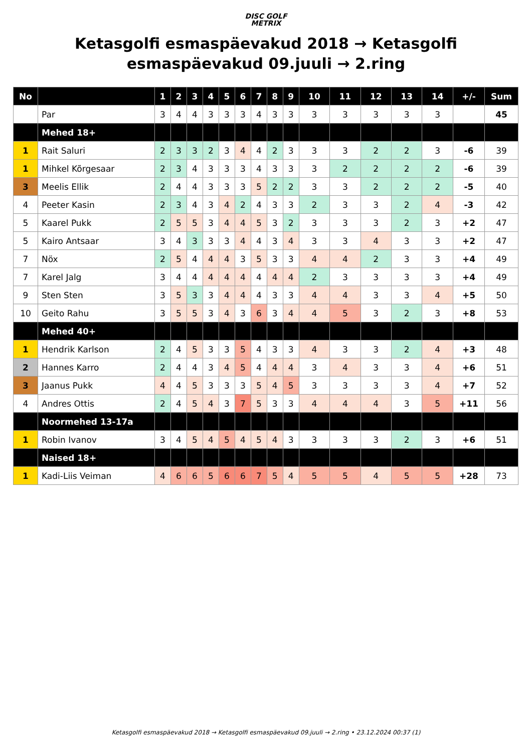DISC GOLF
METRIX
Ketasgolfi esmaspäevakud 2018 → Ketasgolfi esmaspäevakud 09.juuli → 2.ring
| No | | 1 | 2 | 3 | 4 | 5 | 6 | 7 | 8 | 9 | 10 | 11 | 12 | 13 | 14 | +/- | Sum |
| --- | --- | --- | --- | --- | --- | --- | --- | --- | --- | --- | --- | --- | --- | --- | --- | --- | --- |
| | Par | 3 | 4 | 4 | 3 | 3 | 3 | 4 | 3 | 3 | 3 | 3 | 3 | 3 | 3 | | 45 |
| | Mehed 18+ | | | | | | | | | | | | | | | | |
| 1 | Rait Saluri | 2 | 3 | 3 | 2 | 3 | 4 | 4 | 2 | 3 | 3 | 3 | 2 | 2 | 3 | -6 | 39 |
| 1 | Mihkel Kõrgesaar | 2 | 3 | 4 | 3 | 3 | 3 | 4 | 3 | 3 | 3 | 2 | 2 | 2 | 2 | -6 | 39 |
| 3 | Meelis Ellik | 2 | 4 | 4 | 3 | 3 | 3 | 5 | 2 | 2 | 3 | 3 | 2 | 2 | 2 | -5 | 40 |
| 4 | Peeter Kasin | 2 | 3 | 4 | 3 | 4 | 2 | 4 | 3 | 3 | 2 | 3 | 3 | 2 | 4 | -3 | 42 |
| 5 | Kaarel Pukk | 2 | 5 | 5 | 3 | 4 | 4 | 5 | 3 | 2 | 3 | 3 | 3 | 2 | 3 | +2 | 47 |
| 5 | Kairo Antsaar | 3 | 4 | 3 | 3 | 3 | 4 | 4 | 3 | 4 | 3 | 3 | 4 | 3 | 3 | +2 | 47 |
| 7 | Nöx | 2 | 5 | 4 | 4 | 4 | 3 | 5 | 3 | 3 | 4 | 4 | 2 | 3 | 3 | +4 | 49 |
| 7 | Karel Jalg | 3 | 4 | 4 | 4 | 4 | 4 | 4 | 4 | 4 | 2 | 3 | 3 | 3 | 3 | +4 | 49 |
| 9 | Sten Sten | 3 | 5 | 3 | 3 | 4 | 4 | 4 | 3 | 3 | 4 | 4 | 3 | 3 | 4 | +5 | 50 |
| 10 | Geito Rahu | 3 | 5 | 5 | 3 | 4 | 3 | 6 | 3 | 4 | 4 | 5 | 3 | 2 | 3 | +8 | 53 |
| | Mehed 40+ | | | | | | | | | | | | | | | | |
| 1 | Hendrik Karlson | 2 | 4 | 5 | 3 | 3 | 5 | 4 | 3 | 3 | 4 | 3 | 3 | 2 | 4 | +3 | 48 |
| 2 | Hannes Karro | 2 | 4 | 4 | 3 | 4 | 5 | 4 | 4 | 4 | 3 | 4 | 3 | 3 | 4 | +6 | 51 |
| 3 | Jaanus Pukk | 4 | 4 | 5 | 3 | 3 | 3 | 5 | 4 | 5 | 3 | 3 | 3 | 3 | 4 | +7 | 52 |
| 4 | Andres Ottis | 2 | 4 | 5 | 4 | 3 | 7 | 5 | 3 | 3 | 4 | 4 | 4 | 3 | 5 | +11 | 56 |
| | Noormehed 13-17a | | | | | | | | | | | | | | | | |
| 1 | Robin Ivanov | 3 | 4 | 5 | 4 | 5 | 4 | 5 | 4 | 3 | 3 | 3 | 3 | 2 | 3 | +6 | 51 |
| | Naised 18+ | | | | | | | | | | | | | | | | |
| 1 | Kadi-Liis Veiman | 4 | 6 | 6 | 5 | 6 | 6 | 7 | 5 | 4 | 5 | 5 | 4 | 5 | 5 | +28 | 73 |
Ketasgolfi esmaspäevakud 2018 → Ketasgolfi esmaspäevakud 09.juuli → 2.ring • 23.12.2024 00:37 (1)